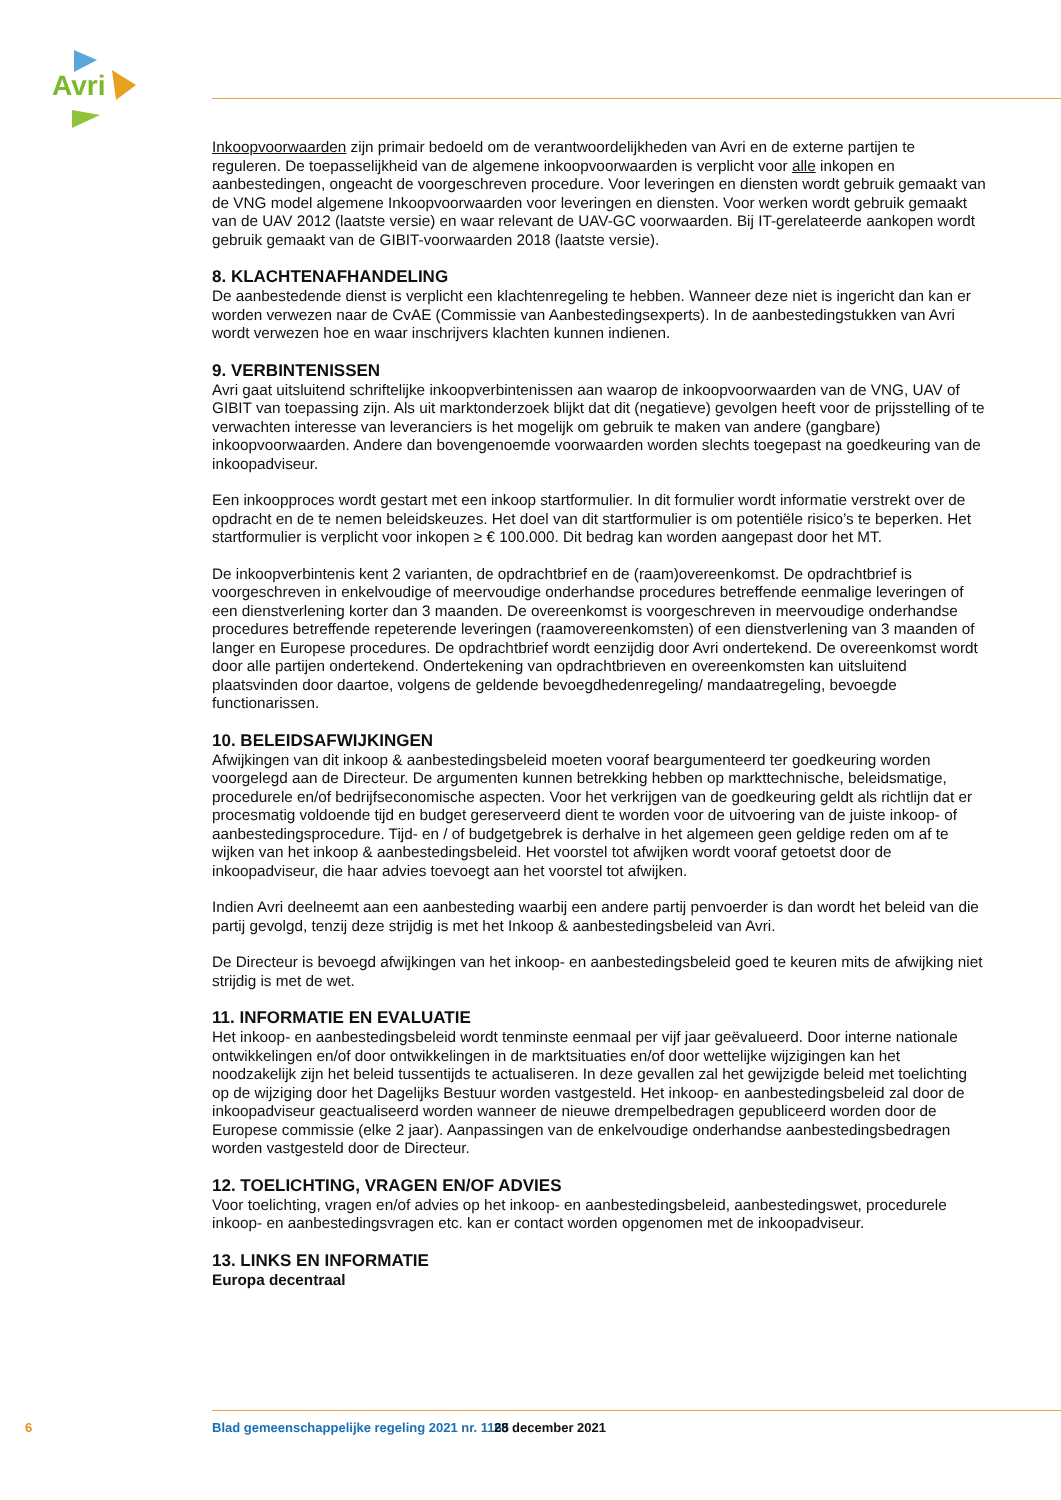Avri
Inkoopvoorwaarden zijn primair bedoeld om de verantwoordelijkheden van Avri en de externe partijen te reguleren. De toepasselijkheid van de algemene inkoopvoorwaarden is verplicht voor alle inkopen en aanbestedingen, ongeacht de voorgeschreven procedure. Voor leveringen en diensten wordt gebruik gemaakt van de VNG model algemene Inkoopvoorwaarden voor leveringen en diensten. Voor werken wordt gebruik gemaakt van de UAV 2012 (laatste versie) en waar relevant de UAV-GC voorwaarden. Bij IT-gerelateerde aankopen wordt gebruik gemaakt van de GIBIT-voorwaarden 2018 (laatste versie).
8. KLACHTENAFHANDELING
De aanbestedende dienst is verplicht een klachtenregeling te hebben. Wanneer deze niet is ingericht dan kan er worden verwezen naar de CvAE (Commissie van Aanbestedingsexperts). In de aanbesteding­stukken van Avri wordt verwezen hoe en waar inschrijvers klachten kunnen indienen.
9. VERBINTENISSEN
Avri gaat uitsluitend schriftelijke inkoopverbintenissen aan waarop de inkoopvoorwaarden van de VNG, UAV of GIBIT van toepassing zijn. Als uit marktonderzoek blijkt dat dit (negatieve) gevolgen heeft voor de prijsstelling of te verwachten interesse van leveranciers is het mogelijk om gebruik te maken van andere (gangbare) inkoopvoorwaarden. Andere dan bovengenoemde voorwaarden worden slechts toegepast na goedkeuring van de inkoopadviseur.
Een inkoopproces wordt gestart met een inkoop startformulier. In dit formulier wordt informatie verstrekt over de opdracht en de te nemen beleidskeuzes. Het doel van dit startformulier is om potentiële risico’s te beperken. Het startformulier is verplicht voor inkopen ≥ € 100.000. Dit bedrag kan worden aangepast door het MT.
De inkoopverbintenis kent 2 varianten, de opdrachtbrief en de (raam)overeenkomst. De opdrachtbrief is voorgeschreven in enkelvoudige of meervoudige onderhandse procedures betreffende eenmalige leveringen of een dienstverlening korter dan 3 maanden. De overeenkomst is voorgeschreven in meervoudige onderhandse procedures betreffende repeterende leveringen (raamovereenkomsten) of een dienstverlening van 3 maanden of langer en Europese procedures. De opdrachtbrief wordt eenzijdig door Avri ondertekend. De overeenkomst wordt door alle partijen ondertekend. Ondertekening van opdrachtbrieven en overeenkomsten kan uitsluitend plaatsvinden door daartoe, volgens de geldende bevoegdhedenregeling/ mandaatregeling, bevoegde functionarissen.
10. BELEIDSAFWIJKINGEN
Afwijkingen van dit inkoop & aanbestedingsbeleid moeten vooraf beargumenteerd ter goedkeuring worden voorgelegd aan de Directeur. De argumenten kunnen betrekking hebben op markttechnische, beleidsmatige, procedurele en/of bedrijfseconomische aspecten. Voor het verkrijgen van de goedkeuring geldt als richtlijn dat er procesmatig voldoende tijd en budget gereserveerd dient te worden voor de uitvoering van de juiste inkoop- of aanbestedingsprocedure. Tijd- en / of budgetgebrek is derhalve in het algemeen geen geldige reden om af te wijken van het inkoop & aanbestedingsbeleid. Het voorstel tot afwijken wordt vooraf getoetst door de inkoopadviseur, die haar advies toevoegt aan het voorstel tot afwijken.
Indien Avri deelneemt aan een aanbesteding waarbij een andere partij penvoerder is dan wordt het beleid van die partij gevolgd, tenzij deze strijdig is met het Inkoop & aanbestedingsbeleid van Avri.
De Directeur is bevoegd afwijkingen van het inkoop- en aanbestedingsbeleid goed te keuren mits de afwijking niet strijdig is met de wet.
11. INFORMATIE EN EVALUATIE
Het inkoop- en aanbestedingsbeleid wordt tenminste eenmaal per vijf jaar geëvalueerd. Door interne nationale ontwikkelingen en/of door ontwikkelingen in de marktsituaties en/of door wettelijke wijzigingen kan het noodzakelijk zijn het beleid tussentijds te actualiseren. In deze gevallen zal het gewijzigde beleid met toelichting op de wijziging door het Dagelijks Bestuur worden vastgesteld. Het inkoop- en aanbe­stedingsbeleid zal door de inkoopadviseur geactualiseerd worden wanneer de nieuwe drempelbedragen gepubliceerd worden door de Europese commissie (elke 2 jaar). Aanpassingen van de enkelvoudige onderhandse aanbestedingsbedragen worden vastgesteld door de Directeur.
12. TOELICHTING, VRAGEN EN/OF ADVIES
Voor toelichting, vragen en/of advies op het inkoop- en aanbestedingsbeleid, aanbestedingswet, pro­cedurele inkoop- en aanbestedingsvragen etc. kan er contact worden opgenomen met de inkoopadviseur.
13. LINKS EN INFORMATIE
Europa decentraal
6 Blad gemeenschappelijke regeling 2021 nr. 1165 28 december 2021